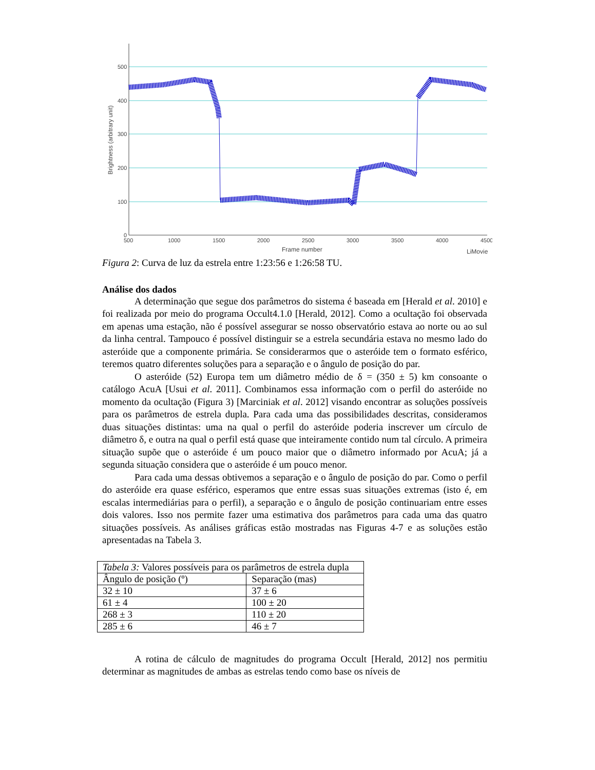500
400
300
200
100
0
500
1000
1500
2000
2500
3000
3500
4000
4500
Frame number
LiMovie
Brightness (arbitrary unit)
Figura 2: Curva de luz da estrela entre 1:23:56 e 1:26:58 TU.
Análise dos dados
A determinação que segue dos parâmetros do sistema é baseada em [Herald et al. 2010] e foi realizada por meio do programa Occult4.1.0 [Herald, 2012]. Como a ocultação foi observada em apenas uma estação, não é possível assegurar se nosso observatório estava ao norte ou ao sul da linha central. Tampouco é possível distinguir se a estrela secundária estava no mesmo lado do asteróide que a componente primária. Se considerarmos que o asteróide tem o formato esférico, teremos quatro diferentes soluções para a separação e o ângulo de posição do par.
O asteróide (52) Europa tem um diâmetro médio de δ = (350 ± 5) km consoante o catálogo AcuA [Usui et al. 2011]. Combinamos essa informação com o perfil do asteróide no momento da ocultação (Figura 3) [Marciniak et al. 2012] visando encontrar as soluções possíveis para os parâmetros de estrela dupla. Para cada uma das possibilidades descritas, consideramos duas situações distintas: uma na qual o perfil do asteróide poderia inscrever um círculo de diâmetro δ, e outra na qual o perfil está quase que inteiramente contido num tal círculo. A primeira situação supõe que o asteróide é um pouco maior que o diâmetro informado por AcuA; já a segunda situação considera que o asteróide é um pouco menor.
Para cada uma dessas obtivemos a separação e o ângulo de posição do par. Como o perfil do asteróide era quase esférico, esperamos que entre essas suas situações extremas (isto é, em escalas intermediárias para o perfil), a separação e o ângulo de posição continuariam entre esses dois valores. Isso nos permite fazer uma estimativa dos parâmetros para cada uma das quatro situações possíveis. As análises gráficas estão mostradas nas Figuras 4-7 e as soluções estão apresentadas na Tabela 3.
| Tabela 3: Valores possíveis para os parâmetros de estrela dupla | |
| Ângulo de posição (º) | Separação (mas) |
| 32 ± 10 | 37 ± 6 |
| 61 ± 4 | 100 ± 20 |
| 268 ± 3 | 110 ± 20 |
| 285 ± 6 | 46 ± 7 |
A rotina de cálculo de magnitudes do programa Occult [Herald, 2012] nos permitiu determinar as magnitudes de ambas as estrelas tendo como base os níveis de